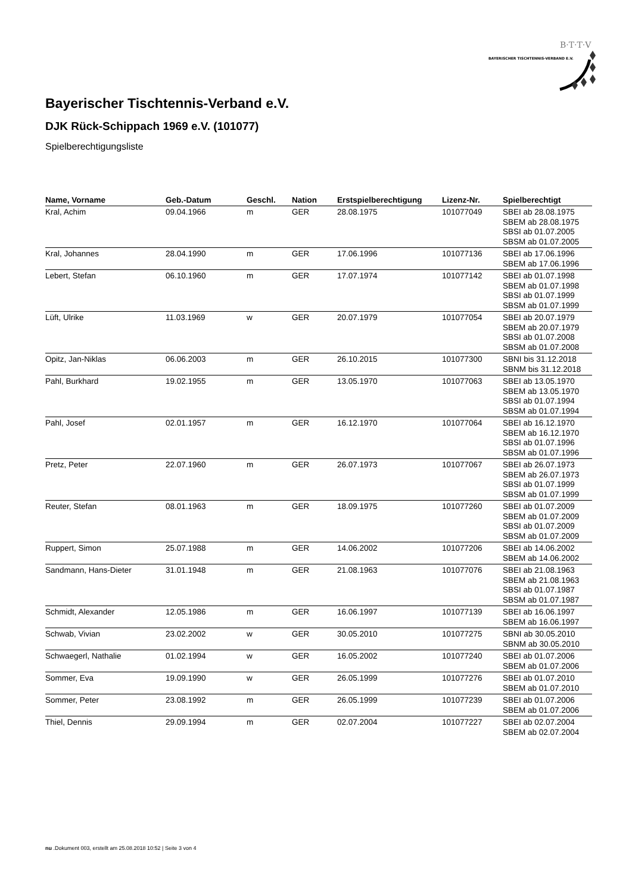BAYERISCHER TISCHTENNIS-VERBAND E.V.
B·T·T·V
Bayerischer Tischtennis-Verband e.V.
DJK Rück-Schippach 1969 e.V. (101077)
Spielberechtigungsliste
| Name, Vorname | Geb.-Datum | Geschl. | Nation | Erstspielberechtigung | Lizenz-Nr. | Spielberechtigt |
| --- | --- | --- | --- | --- | --- | --- |
| Kral, Achim | 09.04.1966 | m | GER | 28.08.1975 | 101077049 | SBEI ab 28.08.1975 SBEM ab 28.08.1975 SBSI ab 01.07.2005 SBSM ab 01.07.2005 |
| Kral, Johannes | 28.04.1990 | m | GER | 17.06.1996 | 101077136 | SBEI ab 17.06.1996 SBEM ab 17.06.1996 |
| Lebert, Stefan | 06.10.1960 | m | GER | 17.07.1974 | 101077142 | SBEI ab 01.07.1998 SBEM ab 01.07.1998 SBSI ab 01.07.1999 SBSM ab 01.07.1999 |
| Lüft, Ulrike | 11.03.1969 | w | GER | 20.07.1979 | 101077054 | SBEI ab 20.07.1979 SBEM ab 20.07.1979 SBSI ab 01.07.2008 SBSM ab 01.07.2008 |
| Opitz, Jan-Niklas | 06.06.2003 | m | GER | 26.10.2015 | 101077300 | SBNI bis 31.12.2018 SBNM bis 31.12.2018 |
| Pahl, Burkhard | 19.02.1955 | m | GER | 13.05.1970 | 101077063 | SBEI ab 13.05.1970 SBEM ab 13.05.1970 SBSI ab 01.07.1994 SBSM ab 01.07.1994 |
| Pahl, Josef | 02.01.1957 | m | GER | 16.12.1970 | 101077064 | SBEI ab 16.12.1970 SBEM ab 16.12.1970 SBSI ab 01.07.1996 SBSM ab 01.07.1996 |
| Pretz, Peter | 22.07.1960 | m | GER | 26.07.1973 | 101077067 | SBEI ab 26.07.1973 SBEM ab 26.07.1973 SBSI ab 01.07.1999 SBSM ab 01.07.1999 |
| Reuter, Stefan | 08.01.1963 | m | GER | 18.09.1975 | 101077260 | SBEI ab 01.07.2009 SBEM ab 01.07.2009 SBSI ab 01.07.2009 SBSM ab 01.07.2009 |
| Ruppert, Simon | 25.07.1988 | m | GER | 14.06.2002 | 101077206 | SBEI ab 14.06.2002 SBEM ab 14.06.2002 |
| Sandmann, Hans-Dieter | 31.01.1948 | m | GER | 21.08.1963 | 101077076 | SBEI ab 21.08.1963 SBEM ab 21.08.1963 SBSI ab 01.07.1987 SBSM ab 01.07.1987 |
| Schmidt, Alexander | 12.05.1986 | m | GER | 16.06.1997 | 101077139 | SBEI ab 16.06.1997 SBEM ab 16.06.1997 |
| Schwab, Vivian | 23.02.2002 | w | GER | 30.05.2010 | 101077275 | SBNI ab 30.05.2010 SBNM ab 30.05.2010 |
| Schwaegerl, Nathalie | 01.02.1994 | w | GER | 16.05.2002 | 101077240 | SBEI ab 01.07.2006 SBEM ab 01.07.2006 |
| Sommer, Eva | 19.09.1990 | w | GER | 26.05.1999 | 101077276 | SBEI ab 01.07.2010 SBEM ab 01.07.2010 |
| Sommer, Peter | 23.08.1992 | m | GER | 26.05.1999 | 101077239 | SBEI ab 01.07.2006 SBEM ab 01.07.2006 |
| Thiel, Dennis | 29.09.1994 | m | GER | 02.07.2004 | 101077227 | SBEI ab 02.07.2004 SBEM ab 02.07.2004 |
nu .Dokument 003, erstellt am 25.08.2018 10:52 | Seite 3 von 4